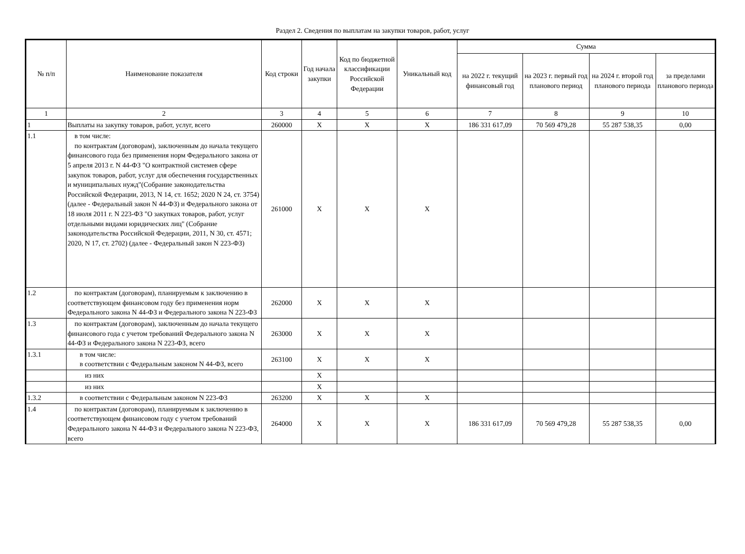Раздел 2. Сведения по выплатам на закупки товаров, работ, услуг
| № п/п | Наименование показателя | Код строки | Год начала закупки | Код по бюджетной классификации Российской Федерации | Уникальный код | Сумма | | | |
| --- | --- | --- | --- | --- | --- | --- | --- | --- | --- |
| | | | | | | на 2022 г. текущий финансовый год | на 2023 г. первый год планового период | на 2024 г. второй год планового периода | за пределами планового периода |
| 1 | 2 | 3 | 4 | 5 | 6 | 7 | 8 | 9 | 10 |
| 1 | Выплаты на закупку товаров, работ, услуг, всего | 260000 | X | X | X | 186 331 617,09 | 70 569 479,28 | 55 287 538,35 | 0,00 |
| 1.1 | в том числе: по контрактам (договорам), заключенным до начала текущего финансового года без применения норм Федерального закона от 5 апреля 2013 г. N 44-ФЗ "О контрактной системев сфере закупок товаров, работ, услуг для обеспечения государственных и муниципальных нужд"(Собрание законодательства Российской Федерации, 2013, N 14, ст. 1652; 2020 N 24, ст. 3754)(далее - Федеральный закон N 44-ФЗ) и Федерального закона от 18 июля 2011 г. N 223-ФЗ "О закупках товаров, работ, услуг отдельными видами юридических лиц" (Собрание законодательства Российской Федерации, 2011, N 30, ст. 4571; 2020, N 17, ст. 2702) (далее - Федеральный закон N 223-ФЗ) | 261000 | X | X | X | | | | |
| 1.2 | по контрактам (договорам), планируемым к заключению в соответствующем финансовом году без применения норм Федерального закона N 44-ФЗ и Федерального закона N 223-ФЗ | 262000 | X | X | X | | | | |
| 1.3 | по контрактам (договорам), заключенным до начала текущего финансового года с учетом требований Федерального закона N 44-ФЗ и Федерального закона N 223-ФЗ, всего | 263000 | X | X | X | | | | |
| 1.3.1 | в том числе: в соответствии с Федеральным законом N 44-ФЗ, всего | 263100 | X | X | X | | | | |
| | из них | | X | | | | | | |
| | из них | | X | | | | | | |
| 1.3.2 | в соответствии с Федеральным законом N 223-ФЗ | 263200 | X | X | X | | | | |
| 1.4 | по контрактам (договорам), планируемым к заключению в соответствующем финансовом году с учетом требований Федерального закона N 44-ФЗ и Федерального закона N 223-ФЗ, всего | 264000 | X | X | X | 186 331 617,09 | 70 569 479,28 | 55 287 538,35 | 0,00 |